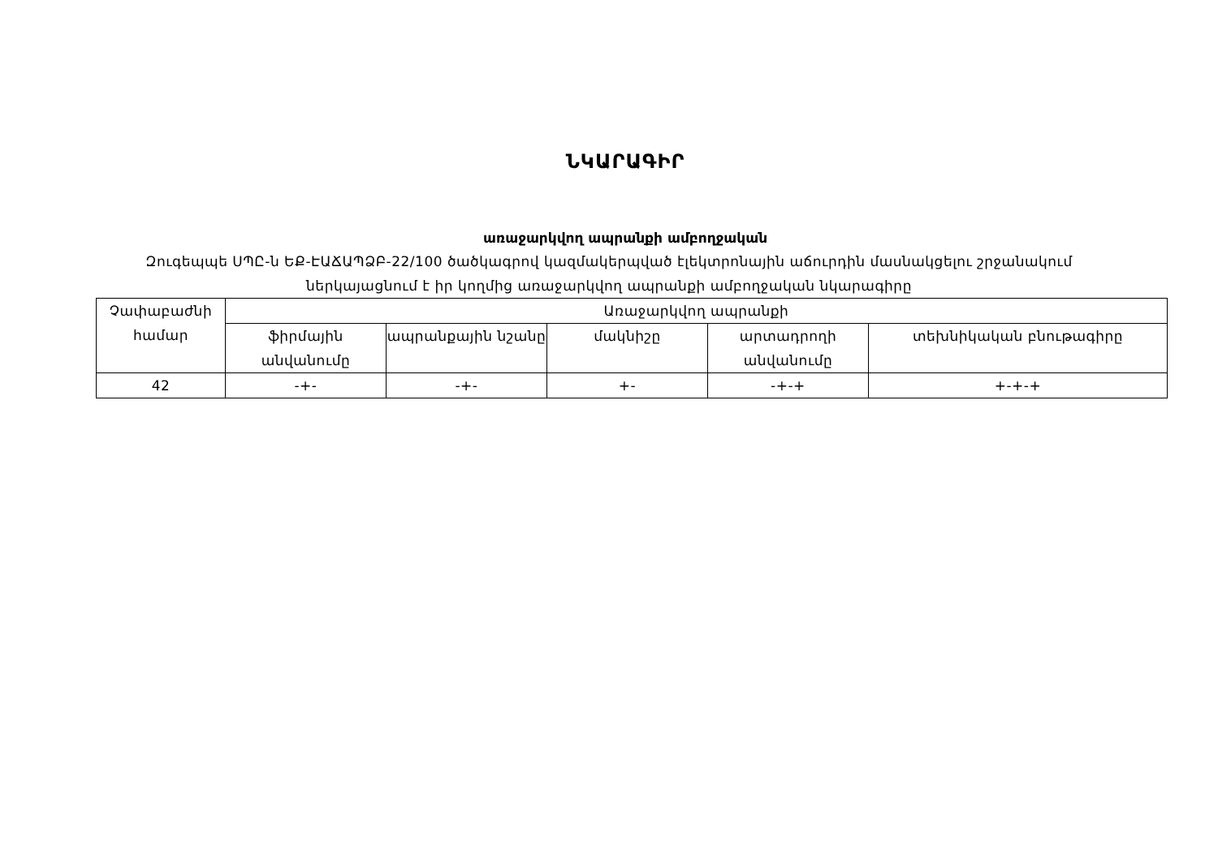ՆԿԱՐԱԳԻՐ
առաջարկվող ապրանքի ամբողջական
Զուգեպպե ՍՊԸ-ն ԵՔ-ԷԱՃԱՊՁԲ-22/100 ծածկագրով կազմակերպված էլեկտրոնային աճուրդին մասնակցելու շրջանակում ներկայացնում է իր կողմից առաջարկվող ապրանքի ամբողջական նկարագիրը
| Չափաբաժնի համար | Առաջարկվող ապրանքի | | | | |
| --- | --- | --- | --- | --- | --- |
| | ֆիրմային անվանումը | ապրանքային նշանը | մակնիշը | արտադրողի անվանումը | տեխնիկական բնութագիրը |
| 42 | -+- | -+- | +- | -+-+ | +-+-+ |